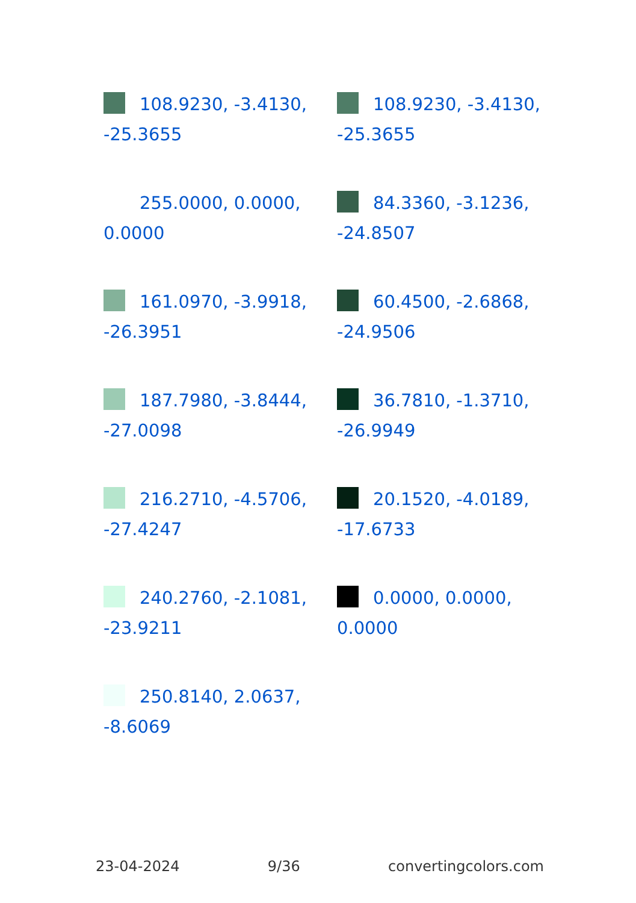108.9230, -3.4130, -25.3655
108.9230, -3.4130, -25.3655
255.0000, 0.0000, 0.0000
84.3360, -3.1236, -24.8507
161.0970, -3.9918, -26.3951
60.4500, -2.6868, -24.9506
187.7980, -3.8444, -27.0098
36.7810, -1.3710, -26.9949
216.2710, -4.5706, -27.4247
20.1520, -4.0189, -17.6733
240.2760, -2.1081, -23.9211
0.0000, 0.0000, 0.0000
250.8140, 2.0637, -8.6069
23-04-2024 9/36 convertingcolors.com